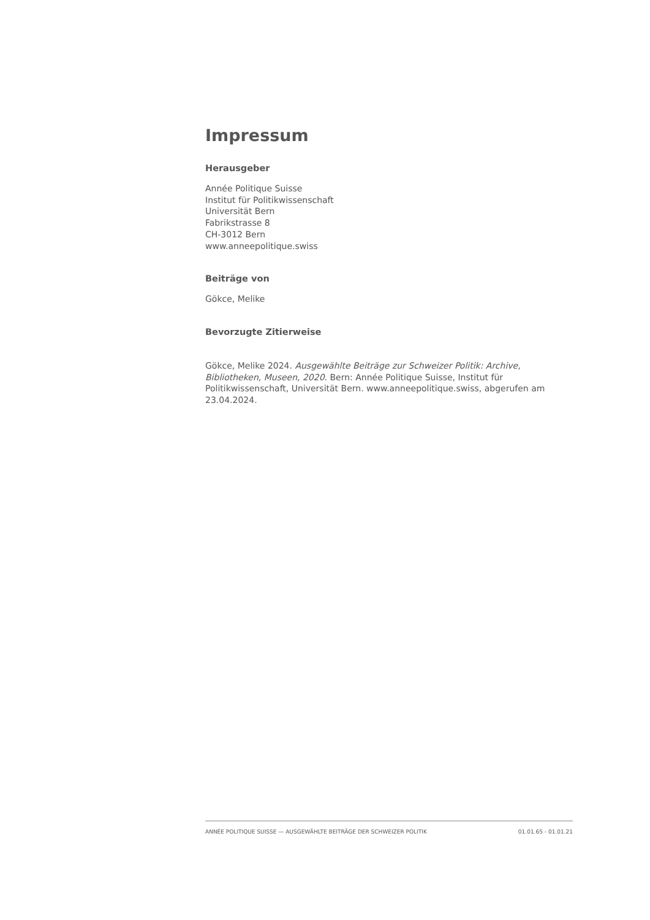Impressum
Herausgeber
Année Politique Suisse
Institut für Politikwissenschaft
Universität Bern
Fabrikstrasse 8
CH-3012 Bern
www.anneepolitique.swiss
Beiträge von
Gökce, Melike
Bevorzugte Zitierweise
Gökce, Melike 2024. Ausgewählte Beiträge zur Schweizer Politik: Archive, Bibliotheken, Museen, 2020. Bern: Année Politique Suisse, Institut für Politikwissenschaft, Universität Bern. www.anneepolitique.swiss, abgerufen am 23.04.2024.
ANNÉE POLITIQUE SUISSE — AUSGEWÄHLTE BEITRÄGE DER SCHWEIZER POLITIK 01.01.65 - 01.01.21